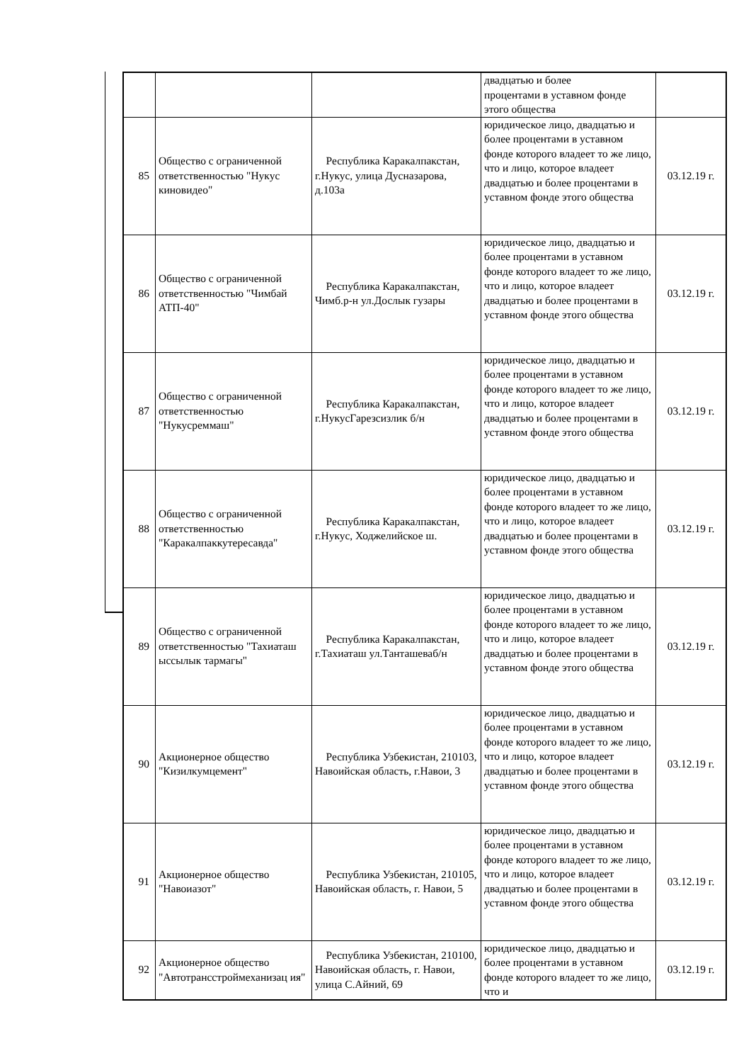| | | | двадцатью и более процентами в уставном фонде этого общества | |
| 85 | Общество с ограниченной ответственностью "Нукус киновидео" | Республика Каракалпакстан, г.Нукус, улица Дуснaзарова, д.103а | юридическое лицо, двадцатью и более процентами в уставном фонде которого владеет то же лицо, что и лицо, которое владеет двадцатью и более процентами в уставном фонде этого общества | 03.12.19 г. |
| 86 | Общество с ограниченной ответственностью "Чимбай АТП-40" | Республика Каракалпакстан, Чимб.р-н ул.Дослык гузары | юридическое лицо, двадцатью и более процентами в уставном фонде которого владеет то же лицо, что и лицо, которое владеет двадцатью и более процентами в уставном фонде этого общества | 03.12.19 г. |
| 87 | Общество с ограниченной ответственностью "Нукусреммаш" | Республика Каракалпакстан, г.НукусГарезсизлик б/н | юридическое лицо, двадцатью и более процентами в уставном фонде которого владеет то же лицо, что и лицо, которое владеет двадцатью и более процентами в уставном фонде этого общества | 03.12.19 г. |
| 88 | Общество с ограниченной ответственностью "Каракалпаккутересавда" | Республика Каракалпакстан, г.Нукус, Ходжелийское ш. | юридическое лицо, двадцатью и более процентами в уставном фонде которого владеет то же лицо, что и лицо, которое владеет двадцатью и более процентами в уставном фонде этого общества | 03.12.19 г. |
| 89 | Общество с ограниченной ответственностью "Тахиаташ ыссылык тармагы" | Республика Каракалпакстан, г.Тахиаташ ул.Танташеваб/н | юридическое лицо, двадцатью и более процентами в уставном фонде которого владеет то же лицо, что и лицо, которое владеет двадцатью и более процентами в уставном фонде этого общества | 03.12.19 г. |
| 90 | Акционерное общество "Кизилкумцемент" | Республика Узбекистан, 210103, Навоийская область, г.Навои, 3 | юридическое лицо, двадцатью и более процентами в уставном фонде которого владеет то же лицо, что и лицо, которое владеет двадцатью и более процентами в уставном фонде этого общества | 03.12.19 г. |
| 91 | Акционерное общество "Навоиазот" | Республика Узбекистан, 210105, Навоийская область, г. Навои, 5 | юридическое лицо, двадцатью и более процентами в уставном фонде которого владеет то же лицо, что и лицо, которое владеет двадцатью и более процентами в уставном фонде этого общества | 03.12.19 г. |
| 92 | Акционерное общество "Автотрансстроймеханизац ия" | Республика Узбекистан, 210100, Навоийская область, г. Навои, улица С.Айний, 69 | юридическое лицо, двадцатью и более процентами в уставном фонде которого владеет то же лицо, что и | 03.12.19 г. |